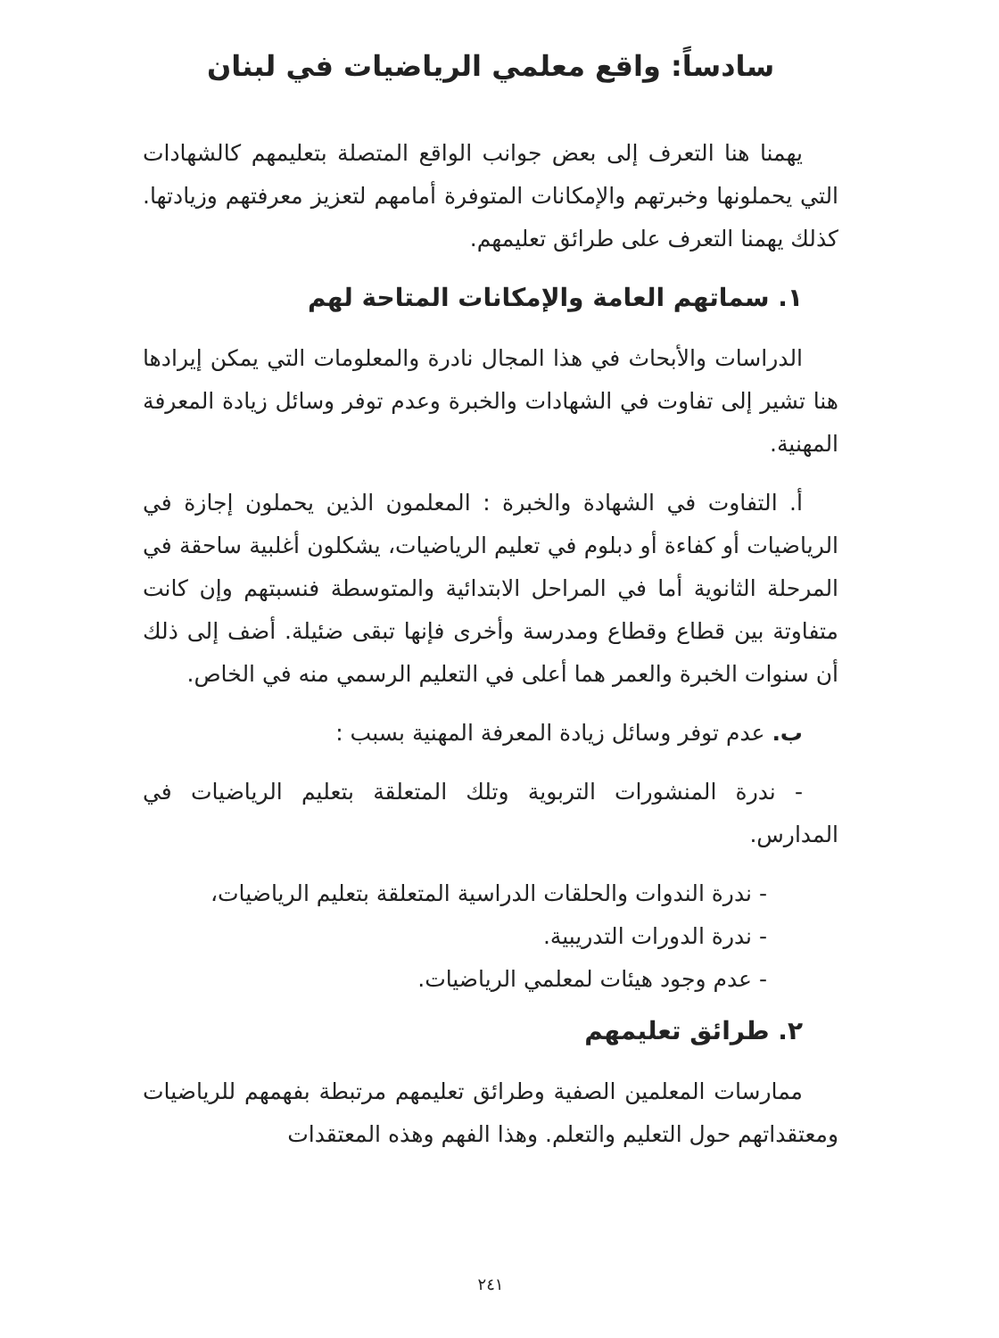سادساً: واقع معلمي الرياضيات في لبنان
يهمنا هنا التعرف إلى بعض جوانب الواقع المتصلة بتعليمهم كالشهادات التي يحملونها وخبرتهم والإمكانات المتوفرة أمامهم لتعزيز معرفتهم وزيادتها. كذلك يهمنا التعرف على طرائق تعليمهم.
١. سماتهم العامة والإمكانات المتاحة لهم
الدراسات والأبحاث في هذا المجال نادرة والمعلومات التي يمكن إيرادها هنا تشير إلى تفاوت في الشهادات والخبرة وعدم توفر وسائل زيادة المعرفة المهنية.
أ. التفاوت في الشهادة والخبرة : المعلمون الذين يحملون إجازة في الرياضيات أو كفاءة أو دبلوم في تعليم الرياضيات، يشكلون أغلبية ساحقة في المرحلة الثانوية أما في المراحل الابتدائية والمتوسطة فنسبتهم وإن كانت متفاوتة بين قطاع وقطاع ومدرسة وأخرى فإنها تبقى ضئيلة. أضف إلى ذلك أن سنوات الخبرة والعمر هما أعلى في التعليم الرسمي منه في الخاص.
ب. عدم توفر وسائل زيادة المعرفة المهنية بسبب :
- ندرة المنشورات التربوية وتلك المتعلقة بتعليم الرياضيات في المدارس.
- ندرة الندوات والحلقات الدراسية المتعلقة بتعليم الرياضيات،
- ندرة الدورات التدريبية.
- عدم وجود هيئات لمعلمي الرياضيات.
٢. طرائق تعليمهم
ممارسات المعلمين الصفية وطرائق تعليمهم مرتبطة بفهمهم للرياضيات ومعتقداتهم حول التعليم والتعلم. وهذا الفهم وهذه المعتقدات
٢٤١